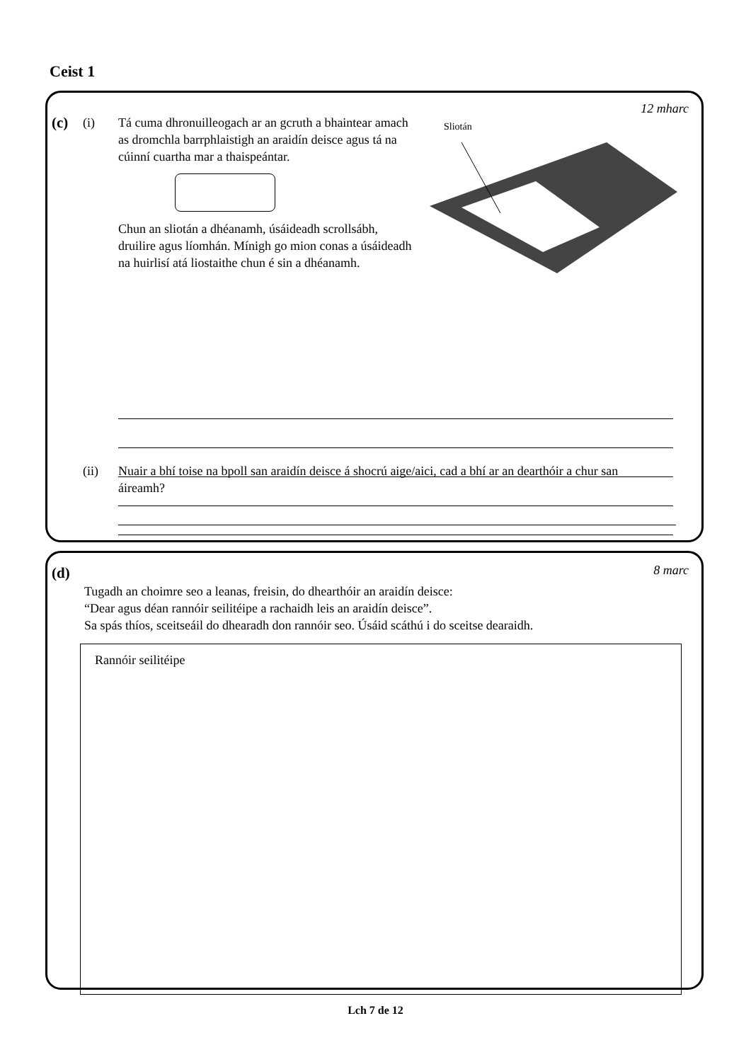Ceist 1
12 mharc
(c) (i)
Tá cuma dhronuilleogach ar an gcruth a bhaintear amach as dromchla barrphlaistigh an araidín deisce agus tá na cúinní cuartha mar a thaispeántar.
Chun an sliotán a dhéanamh, úsáideadh scrollsábh, druilire agus líomhán. Mínigh go mion conas a úsáideadh na huirlisí atá liostaithe chun é sin a dhéanamh.
Sliotán
(ii)
Nuair a bhí toise na bpoll san araidín deisce á shocrú aige/aici, cad a bhí ar an dearthóir a chur san áireamh?
8 marc (d)
Tugadh an choimre seo a leanas, freisin, do dhearthóir an araidín deisce:
“Dear agus déan rannóir seilitéipe a rachaidh leis an araidín deisce”.
Sa spás thíos, sceitseáil do dhearadh don rannóir seo. Úsáid scáthú i do sceitse dearaidh.
Rannóir seilitéipe
Lch 7 de 12